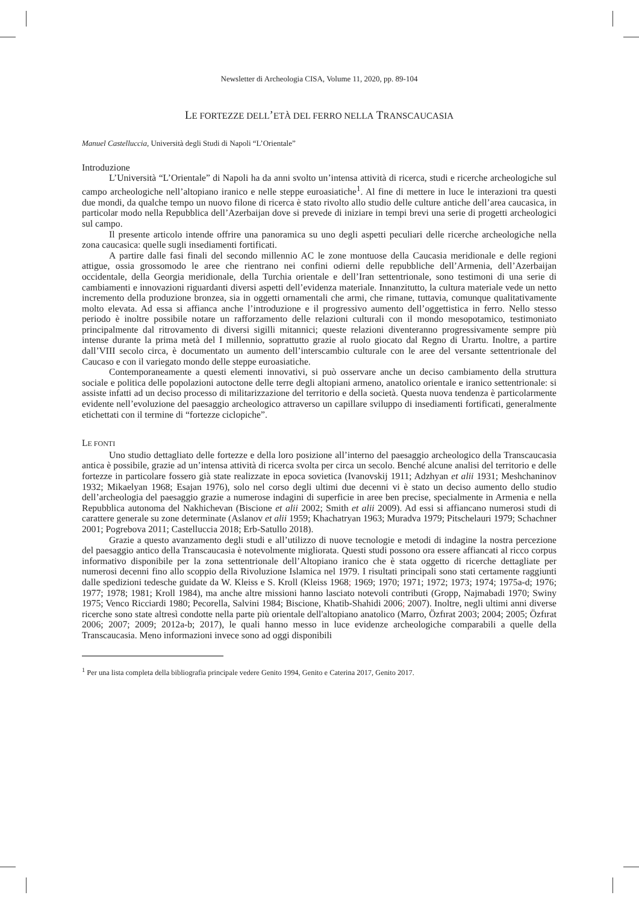Newsletter di Archeologia CISA, Volume 11, 2020, pp. 89-104
LE FORTEZZE DELL’ETÀ DEL FERRO NELLA TRANSCAUCASIA
Manuel Castelluccia, Università degli Studi di Napoli “L’Orientale”
Introduzione
L’Università “L’Orientale” di Napoli ha da anni svolto un’intensa attività di ricerca, studi e ricerche archeologiche sul campo archeologiche nell’altopiano iranico e nelle steppe euroasiatiche<sup>1</sup>. Al fine di mettere in luce le interazioni tra questi due mondi, da qualche tempo un nuovo filone di ricerca è stato rivolto allo studio delle culture antiche dell’area caucasica, in particolar modo nella Repubblica dell’Azerbaijan dove si prevede di iniziare in tempi brevi una serie di progetti archeologici sul campo.
Il presente articolo intende offrire una panoramica su uno degli aspetti peculiari delle ricerche archeologiche nella zona caucasica: quelle sugli insediamenti fortificati.
A partire dalle fasi finali del secondo millennio AC le zone montuose della Caucasia meridionale e delle regioni attigue, ossia grossomodo le aree che rientrano nei confini odierni delle repubbliche dell’Armenia, dell’Azerbaijan occidentale, della Georgia meridionale, della Turchia orientale e dell’Iran settentrionale, sono testimoni di una serie di cambiamenti e innovazioni riguardanti diversi aspetti dell’evidenza materiale. Innanzitutto, la cultura materiale vede un netto incremento della produzione bronzea, sia in oggetti ornamentali che armi, che rimane, tuttavia, comunque qualitativamente molto elevata. Ad essa si affianca anche l’introduzione e il progressivo aumento dell’oggettistica in ferro. Nello stesso periodo è inoltre possibile notare un rafforzamento delle relazioni culturali con il mondo mesopotamico, testimoniato principalmente dal ritrovamento di diversi sigilli mitannici; queste relazioni diventeranno progressivamente sempre più intense durante la prima metà del I millennio, soprattutto grazie al ruolo giocato dal Regno di Urartu. Inoltre, a partire dall’VIII secolo circa, è documentato un aumento dell’interscambio culturale con le aree del versante settentrionale del Caucaso e con il variegato mondo delle steppe euroasiatiche.
Contemporaneamente a questi elementi innovativi, si può osservare anche un deciso cambiamento della struttura sociale e politica delle popolazioni autoctone delle terre degli altopiani armeno, anatolico orientale e iranico settentrionale: si assiste infatti ad un deciso processo di militarizzazione del territorio e della società. Questa nuova tendenza è particolarmente evidente nell’evoluzione del paesaggio archeologico attraverso un capillare sviluppo di insediamenti fortificati, generalmente etichettati con il termine di “fortezze ciclopiche”.
LE FONTI
Uno studio dettagliato delle fortezze e della loro posizione all’interno del paesaggio archeologico della Transcaucasia antica è possibile, grazie ad un’intensa attività di ricerca svolta per circa un secolo. Benché alcune analisi del territorio e delle fortezze in particolare fossero già state realizzate in epoca sovietica (Ivanovskij 1911; Adzhyan et alii 1931; Meshchaninov 1932; Mikaelyan 1968; Esajan 1976), solo nel corso degli ultimi due decenni vi è stato un deciso aumento dello studio dell’archeologia del paesaggio grazie a numerose indagini di superficie in aree ben precise, specialmente in Armenia e nella Repubblica autonoma del Nakhichevan (Biscione et alii 2002; Smith et alii 2009). Ad essi si affiancano numerosi studi di carattere generale su zone determinate (Aslanov et alii 1959; Khachatryan 1963; Muradva 1979; Pitschelauri 1979; Schachner 2001; Pogrebova 2011; Castelluccia 2018; Erb-Satullo 2018).
Grazie a questo avanzamento degli studi e all’utilizzo di nuove tecnologie e metodi di indagine la nostra percezione del paesaggio antico della Transcaucasia è notevolmente migliorata. Questi studi possono ora essere affiancati al ricco corpus informativo disponibile per la zona settentrionale dell’Altopiano iranico che è stata oggetto di ricerche dettagliate per numerosi decenni fino allo scoppio della Rivoluzione Islamica nel 1979. I risultati principali sono stati certamente raggiunti dalle spedizioni tedesche guidate da W. Kleiss e S. Kroll (Kleiss 1968; 1969; 1970; 1971; 1972; 1973; 1974; 1975a-d; 1976; 1977; 1978; 1981; Kroll 1984), ma anche altre missioni hanno lasciato notevoli contributi (Gropp, Najmabadi 1970; Swiny 1975; Venco Ricciardi 1980; Pecorella, Salvini 1984; Biscione, Khatib-Shahidi 2006; 2007). Inoltre, negli ultimi anni diverse ricerche sono state altresì condotte nella parte più orientale dell'altopiano anatolico (Marro, Özfırat 2003; 2004; 2005; Özfırat 2006; 2007; 2009; 2012a-b; 2017), le quali hanno messo in luce evidenze archeologiche comparabili a quelle della Transcaucasia. Meno informazioni invece sono ad oggi disponibili
<sup>1</sup> Per una lista completa della bibliografia principale vedere Genito 1994, Genito e Caterina 2017, Genito 2017.